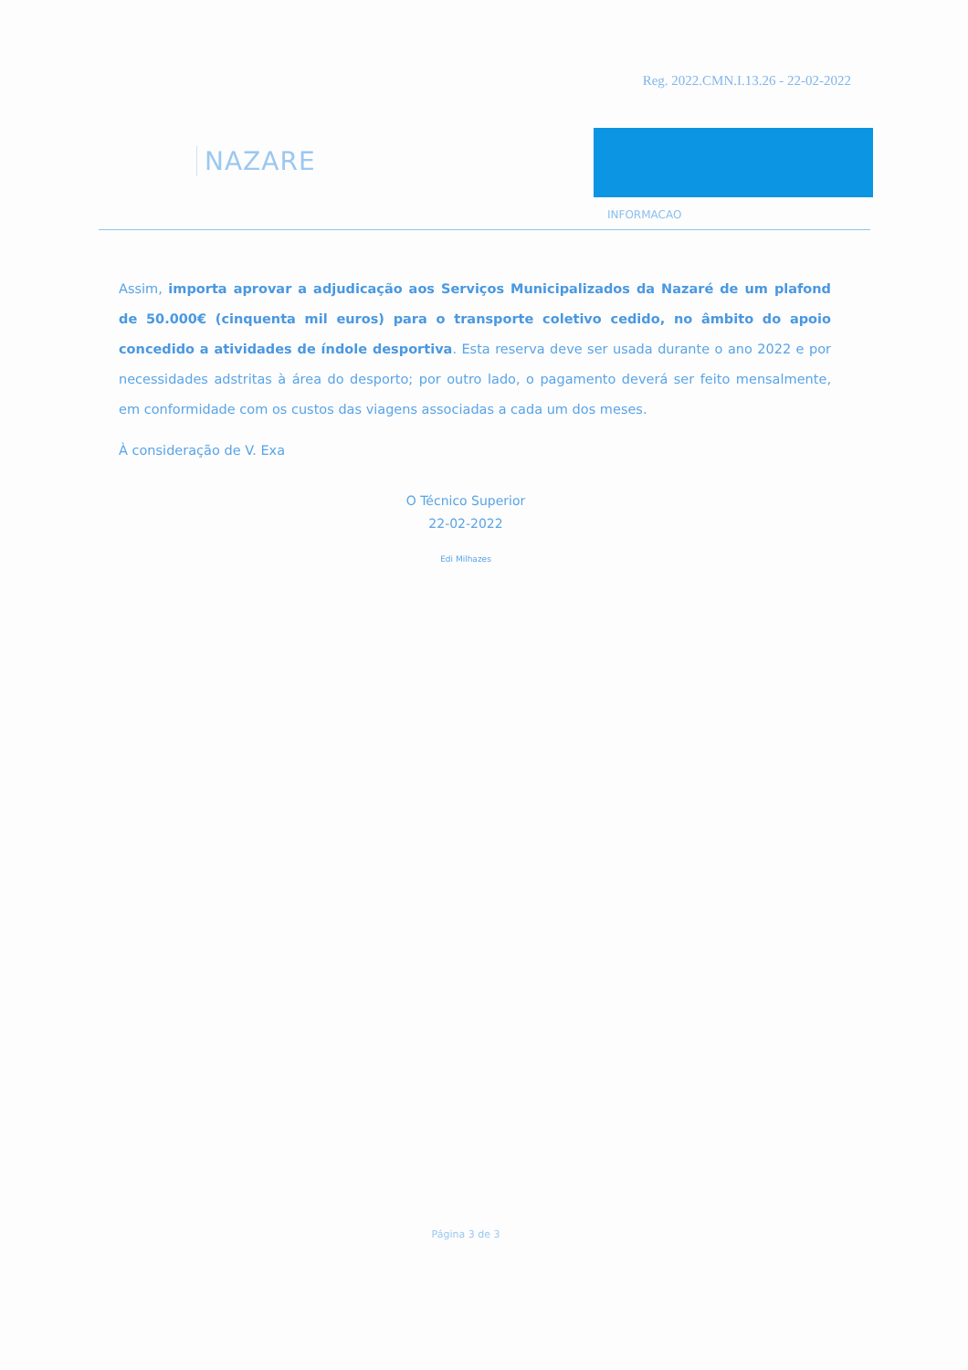Reg. 2022.CMN.I.13.26 - 22-02-2022
NAZARE
INFORMACAO
Assim, importa aprovar a adjudicação aos Serviços Municipalizados da Nazaré de um plafond de 50.000€ (cinquenta mil euros) para o transporte coletivo cedido, no âmbito do apoio concedido a atividades de índole desportiva. Esta reserva deve ser usada durante o ano 2022 e por necessidades adstritas à área do desporto; por outro lado, o pagamento deverá ser feito mensalmente, em conformidade com os custos das viagens associadas a cada um dos meses.
À consideração de V. Exa
O Técnico Superior
22-02-2022
Edi Milhazes
Página 3 de 3